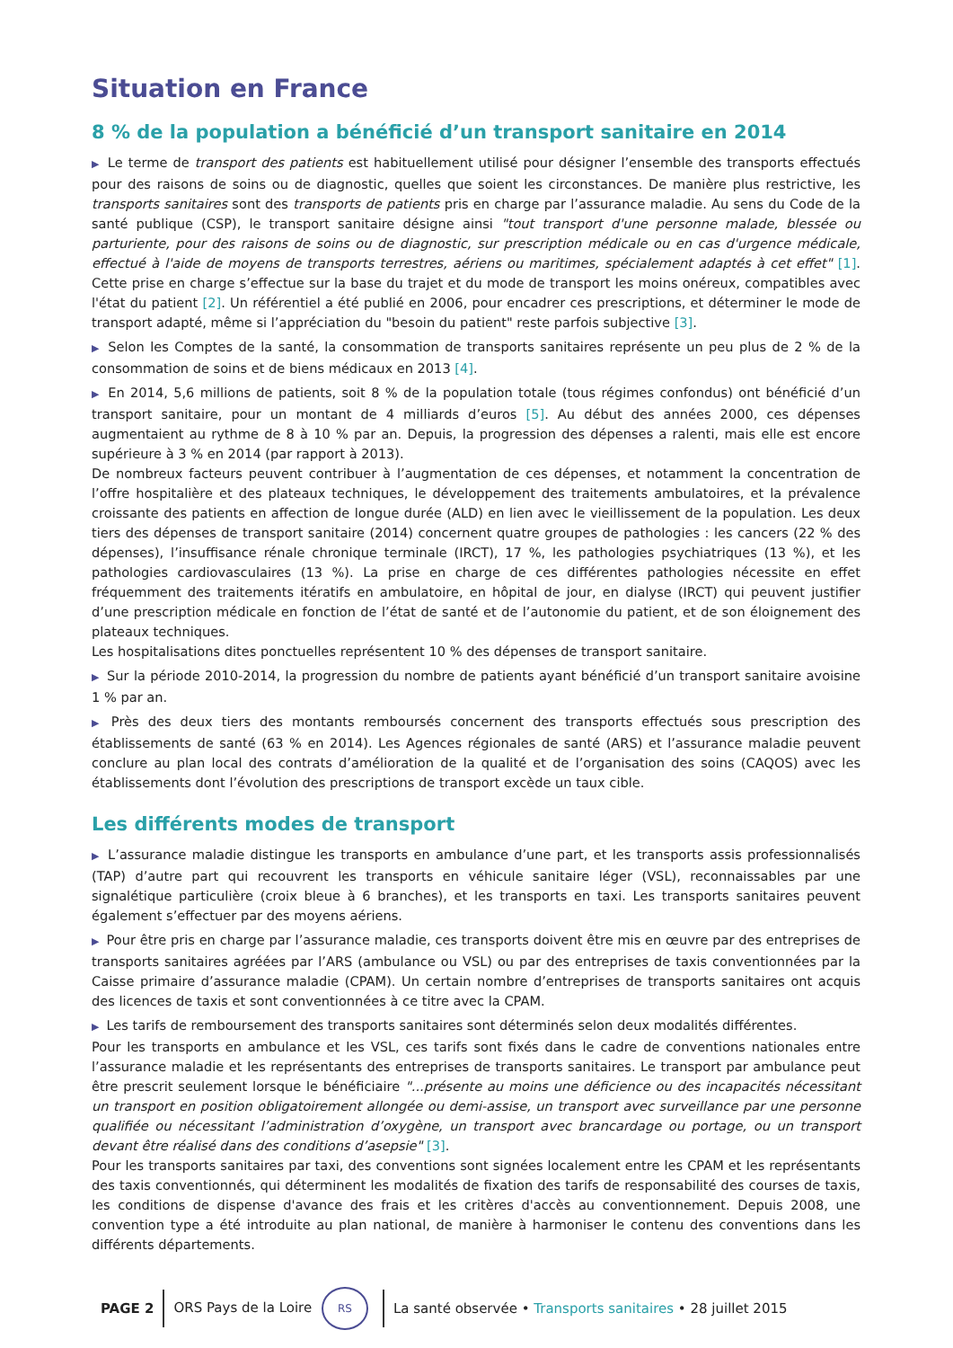Situation en France
8 % de la population a bénéficié d’un transport sanitaire en 2014
▶ Le terme de transport des patients est habituellement utilisé pour désigner l’ensemble des transports effectués pour des raisons de soins ou de diagnostic, quelles que soient les circonstances. De manière plus restrictive, les transports sanitaires sont des transports de patients pris en charge par l’assurance maladie. Au sens du Code de la santé publique (CSP), le transport sanitaire désigne ainsi "tout transport d'une personne malade, blessée ou parturiente, pour des raisons de soins ou de diagnostic, sur prescription médicale ou en cas d'urgence médicale, effectué à l'aide de moyens de transports terrestres, aériens ou maritimes, spécialement adaptés à cet effet" [1]. Cette prise en charge s’effectue sur la base du trajet et du mode de transport les moins onéreux, compatibles avec l'état du patient [2]. Un référentiel a été publié en 2006, pour encadrer ces prescriptions, et déterminer le mode de transport adapté, même si l’appréciation du "besoin du patient" reste parfois subjective [3].
▶ Selon les Comptes de la santé, la consommation de transports sanitaires représente un peu plus de 2 % de la consommation de soins et de biens médicaux en 2013 [4].
▶ En 2014, 5,6 millions de patients, soit 8 % de la population totale (tous régimes confondus) ont bénéficié d’un transport sanitaire, pour un montant de 4 milliards d’euros [5]. Au début des années 2000, ces dépenses augmentaient au rythme de 8 à 10 % par an. Depuis, la progression des dépenses a ralenti, mais elle est encore supérieure à 3 % en 2014 (par rapport à 2013).
De nombreux facteurs peuvent contribuer à l’augmentation de ces dépenses, et notamment la concentration de l’offre hospitalière et des plateaux techniques, le développement des traitements ambulatoires, et la prévalence croissante des patients en affection de longue durée (ALD) en lien avec le vieillissement de la population. Les deux tiers des dépenses de transport sanitaire (2014) concernent quatre groupes de pathologies : les cancers (22 % des dépenses), l’insuffisance rénale chronique terminale (IRCT), 17 %, les pathologies psychiatriques (13 %), et les pathologies cardiovasculaires (13 %). La prise en charge de ces différentes pathologies nécessite en effet fréquemment des traitements itératifs en ambulatoire, en hôpital de jour, en dialyse (IRCT) qui peuvent justifier d’une prescription médicale en fonction de l’état de santé et de l’autonomie du patient, et de son éloignement des plateaux techniques.
Les hospitalisations dites ponctuelles représentent 10 % des dépenses de transport sanitaire.
▶ Sur la période 2010-2014, la progression du nombre de patients ayant bénéficié d’un transport sanitaire avoisine 1 % par an.
▶ Près des deux tiers des montants remboursés concernent des transports effectués sous prescription des établissements de santé (63 % en 2014). Les Agences régionales de santé (ARS) et l’assurance maladie peuvent conclure au plan local des contrats d’amélioration de la qualité et de l’organisation des soins (CAQOS) avec les établissements dont l’évolution des prescriptions de transport excède un taux cible.
Les différents modes de transport
▶ L’assurance maladie distingue les transports en ambulance d’une part, et les transports assis professionnalisés (TAP) d’autre part qui recouvrent les transports en véhicule sanitaire léger (VSL), reconnaissables par une signalétique particulière (croix bleue à 6 branches), et les transports en taxi. Les transports sanitaires peuvent également s’effectuer par des moyens aériens.
▶ Pour être pris en charge par l’assurance maladie, ces transports doivent être mis en œuvre par des entreprises de transports sanitaires agréées par l’ARS (ambulance ou VSL) ou par des entreprises de taxis conventionnées par la Caisse primaire d’assurance maladie (CPAM). Un certain nombre d’entreprises de transports sanitaires ont acquis des licences de taxis et sont conventionnées à ce titre avec la CPAM.
▶ Les tarifs de remboursement des transports sanitaires sont déterminés selon deux modalités différentes.
Pour les transports en ambulance et les VSL, ces tarifs sont fixés dans le cadre de conventions nationales entre l’assurance maladie et les représentants des entreprises de transports sanitaires. Le transport par ambulance peut être prescrit seulement lorsque le bénéficiaire "...présente au moins une déficience ou des incapacités nécessitant un transport en position obligatoirement allongée ou demi-assise, un transport avec surveillance par une personne qualifiée ou nécessitant l’administration d’oxygène, un transport avec brancardage ou portage, ou un transport devant être réalisé dans des conditions d’asepsie" [3].
Pour les transports sanitaires par taxi, des conventions sont signées localement entre les CPAM et les représentants des taxis conventionnés, qui déterminent les modalités de fixation des tarifs de responsabilité des courses de taxis, les conditions de dispense d'avance des frais et les critères d'accès au conventionnement. Depuis 2008, une convention type a été introduite au plan national, de manière à harmoniser le contenu des conventions dans les différents départements.
PAGE 2 ORS Pays de la Loire RS
La santé observée • Transports sanitaires • 28 juillet 2015